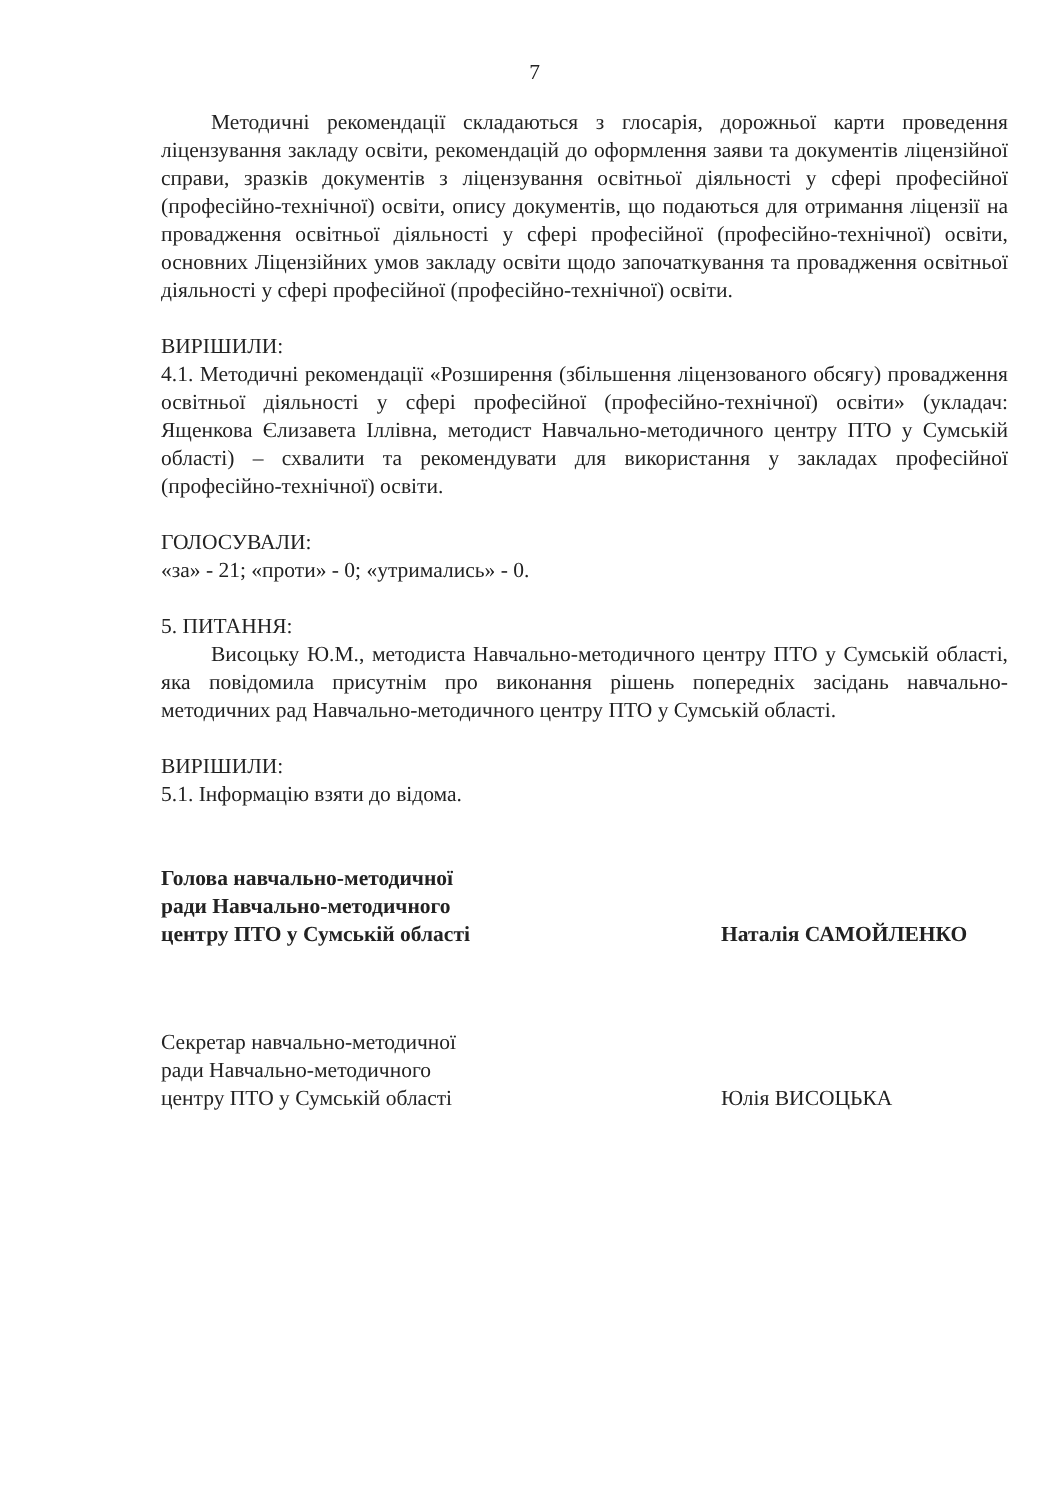7
Методичні рекомендації складаються з глосарія, дорожньої карти проведення ліцензування закладу освіти, рекомендацій до оформлення заяви та документів ліцензійної справи, зразків документів з ліцензування освітньої діяльності у сфері професійної (професійно-технічної) освіти, опису документів, що подаються для отримання ліцензії на провадження освітньої діяльності у сфері професійної (професійно-технічної) освіти, основних Ліцензійних умов закладу освіти щодо започаткування та провадження освітньої діяльності у сфері професійної (професійно-технічної) освіти.
ВИРІШИЛИ:
4.1. Методичні рекомендації «Розширення (збільшення ліцензованого обсягу) провадження освітньої діяльності у сфері професійної (професійно-технічної) освіти» (укладач: Ященкова Єлизавета Іллівна, методист Навчально-методичного центру ПТО у Сумській області) – схвалити та рекомендувати для використання у закладах професійної (професійно-технічної) освіти.
ГОЛОСУВАЛИ:
«за» - 21; «проти» - 0; «утримались» - 0.
5. ПИТАННЯ:
Висоцьку Ю.М., методиста Навчально-методичного центру ПТО у Сумській області, яка повідомила присутнім про виконання рішень попередніх засідань навчально-методичних рад Навчально-методичного центру ПТО у Сумській області.
ВИРІШИЛИ:
5.1. Інформацію взяти до відома.
Голова навчально-методичної
ради Навчально-методичного
центру ПТО у Сумській області
Наталія САМОЙЛЕНКО
Секретар навчально-методичної
ради Навчально-методичного
центру ПТО у Сумській області
Юлія ВИСОЦЬКА